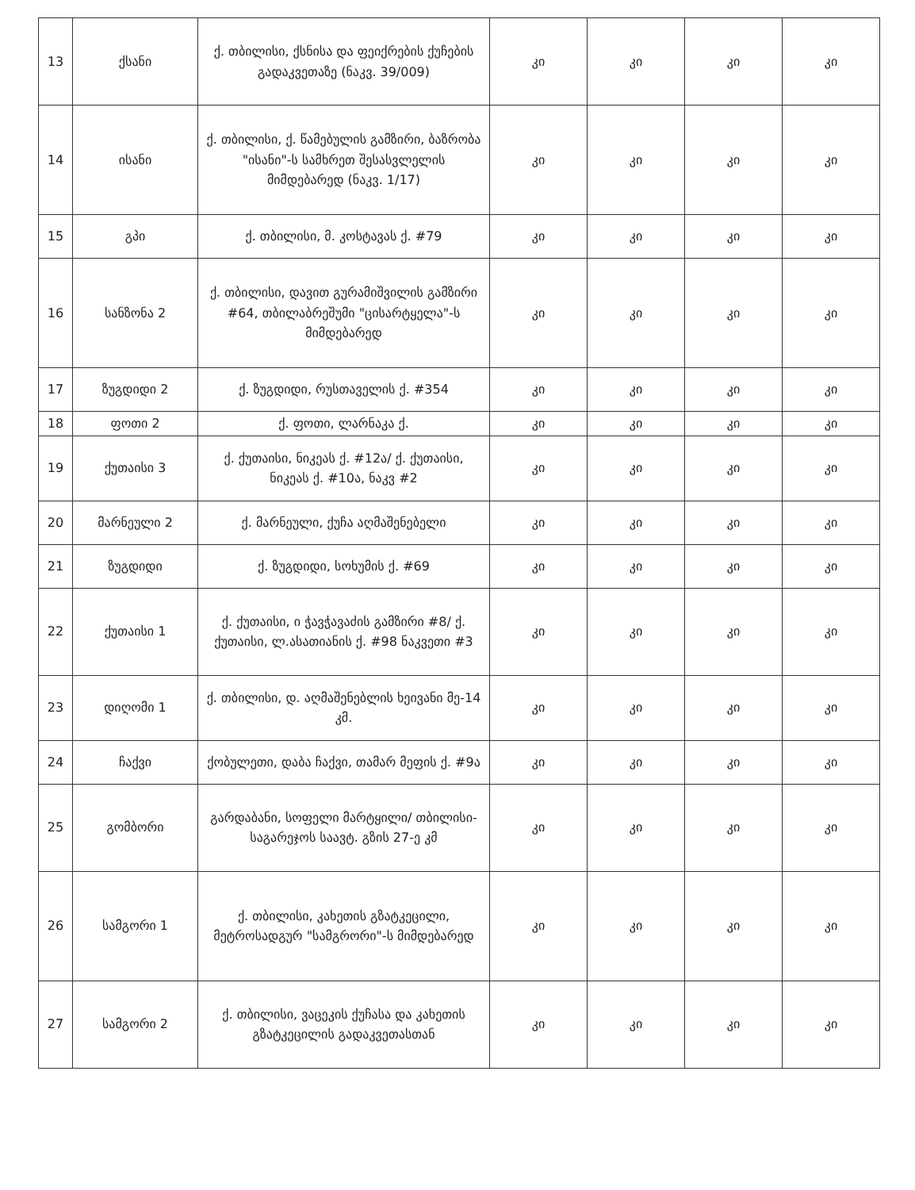| 13 | ქსანი | ქ. თბილისი, ქსნისა და ფეიქრების ქუჩების გადაკვეთაზე (ნაკვ. 39/009) | კი | კი | კი | კი |
| 14 | ისანი | ქ. თბილისი, ქ. წამებულის გამზირი, ბაზრობა "ისანი"-ს სამხრეთ შესასვლელის მიმდებარედ (ნაკვ. 1/17) | კი | კი | კი | კი |
| 15 | გპი | ქ. თბილისი, მ. კოსტავას ქ. #79 | კი | კი | კი | კი |
| 16 | სანზონა 2 | ქ. თბილისი, დავით გურამიშვილის გამზირი #64, თბილაბრეშუმი "ცისარტყელა"-ს მიმდებარედ | კი | კი | კი | კი |
| 17 | ზუგდიდი 2 | ქ. ზუგდიდი, რუსთაველის ქ. #354 | კი | კი | კი | კი |
| 18 | ფოთი 2 | ქ. ფოთი, ლარნაკა ქ. | კი | კი | კი | კი |
| 19 | ქუთაისი 3 | ქ. ქუთაისი, ნიკეას ქ. #12ა/ ქ. ქუთაისი, ნიკეას ქ. #10ა, ნაკვ #2 | კი | კი | კი | კი |
| 20 | მარნეული 2 | ქ. მარნეული, ქუჩა აღმაშენებელი | კი | კი | კი | კი |
| 21 | ზუგდიდი | ქ. ზუგდიდი, სოხუმის ქ. #69 | კი | კი | კი | კი |
| 22 | ქუთაისი 1 | ქ. ქუთაისი, ი ჭავჭავაძის გამზირი #8/ ქ. ქუთაისი, ლ.ასათიანის ქ. #98 ნაკვეთი #3 | კი | კი | კი | კი |
| 23 | დიღომი 1 | ქ. თბილისი, დ. აღმაშენებლის ხეივანი მე-14 კმ. | კი | კი | კი | კი |
| 24 | ჩაქვი | ქობულეთი, დაბა ჩაქვი, თამარ მეფის ქ. #9ა | კი | კი | კი | კი |
| 25 | გომბორი | გარდაბანი, სოფელი მარტყილი/ თბილისი-საგარეჯოს საავტ. გზის 27-ე კმ | კი | კი | კი | კი |
| 26 | სამგორი 1 | ქ. თბილისი, კახეთის გზატკეცილი, მეტროსადგურ "სამგრორი"-ს მიმდებარედ | კი | კი | კი | კი |
| 27 | სამგორი 2 | ქ. თბილისი, ვაცეკის ქუჩასა და კახეთის გზატკეცილის გადაკვეთასთან | კი | კი | კი | კი |